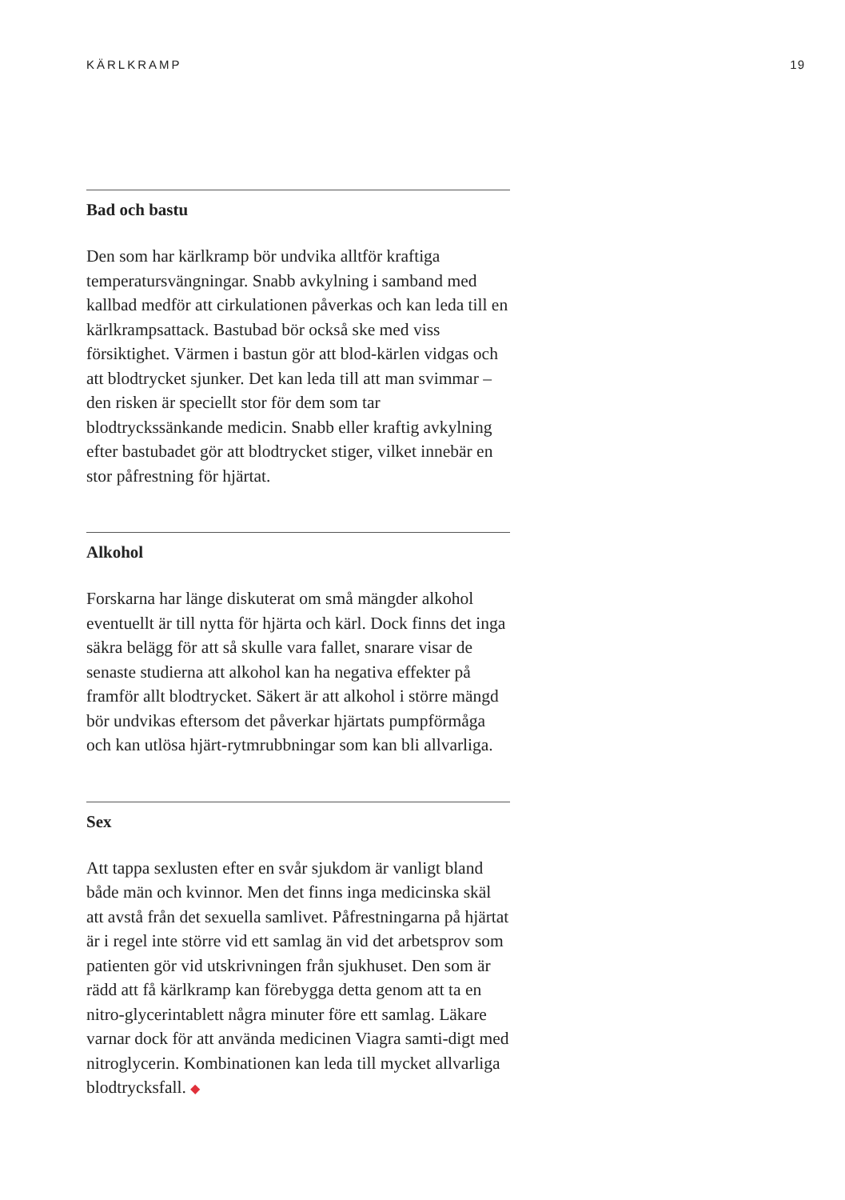KÄRLKRAMP 19
Bad och bastu
Den som har kärlkramp bör undvika alltför kraftiga temperatursvängningar. Snabb avkylning i samband med kallbad medför att cirkulationen påverkas och kan leda till en kärlkrampsattack. Bastubad bör också ske med viss försiktighet. Värmen i bastun gör att blod-kärlen vidgas och att blodtrycket sjunker. Det kan leda till att man svimmar – den risken är speciellt stor för dem som tar blodtryckssänkande medicin. Snabb eller kraftig avkylning efter bastubadet gör att blodtrycket stiger, vilket innebär en stor påfrestning för hjärtat.
Alkohol
Forskarna har länge diskuterat om små mängder alkohol eventuellt är till nytta för hjärta och kärl. Dock finns det inga säkra belägg för att så skulle vara fallet, snarare visar de senaste studierna att alkohol kan ha negativa effekter på framför allt blodtrycket. Säkert är att alkohol i större mängd bör undvikas eftersom det påverkar hjärtats pumpförmåga och kan utlösa hjärt-rytmrubbningar som kan bli allvarliga.
Sex
Att tappa sexlusten efter en svår sjukdom är vanligt bland både män och kvinnor. Men det finns inga medicinska skäl att avstå från det sexuella samlivet. Påfrestningarna på hjärtat är i regel inte större vid ett samlag än vid det arbetsprov som patienten gör vid utskrivningen från sjukhuset. Den som är rädd att få kärlkramp kan förebygga detta genom att ta en nitro-glycerintablett några minuter före ett samlag. Läkare varnar dock för att använda medicinen Viagra samti-digt med nitroglycerin. Kombinationen kan leda till mycket allvarliga blodtrycksfall. ◆